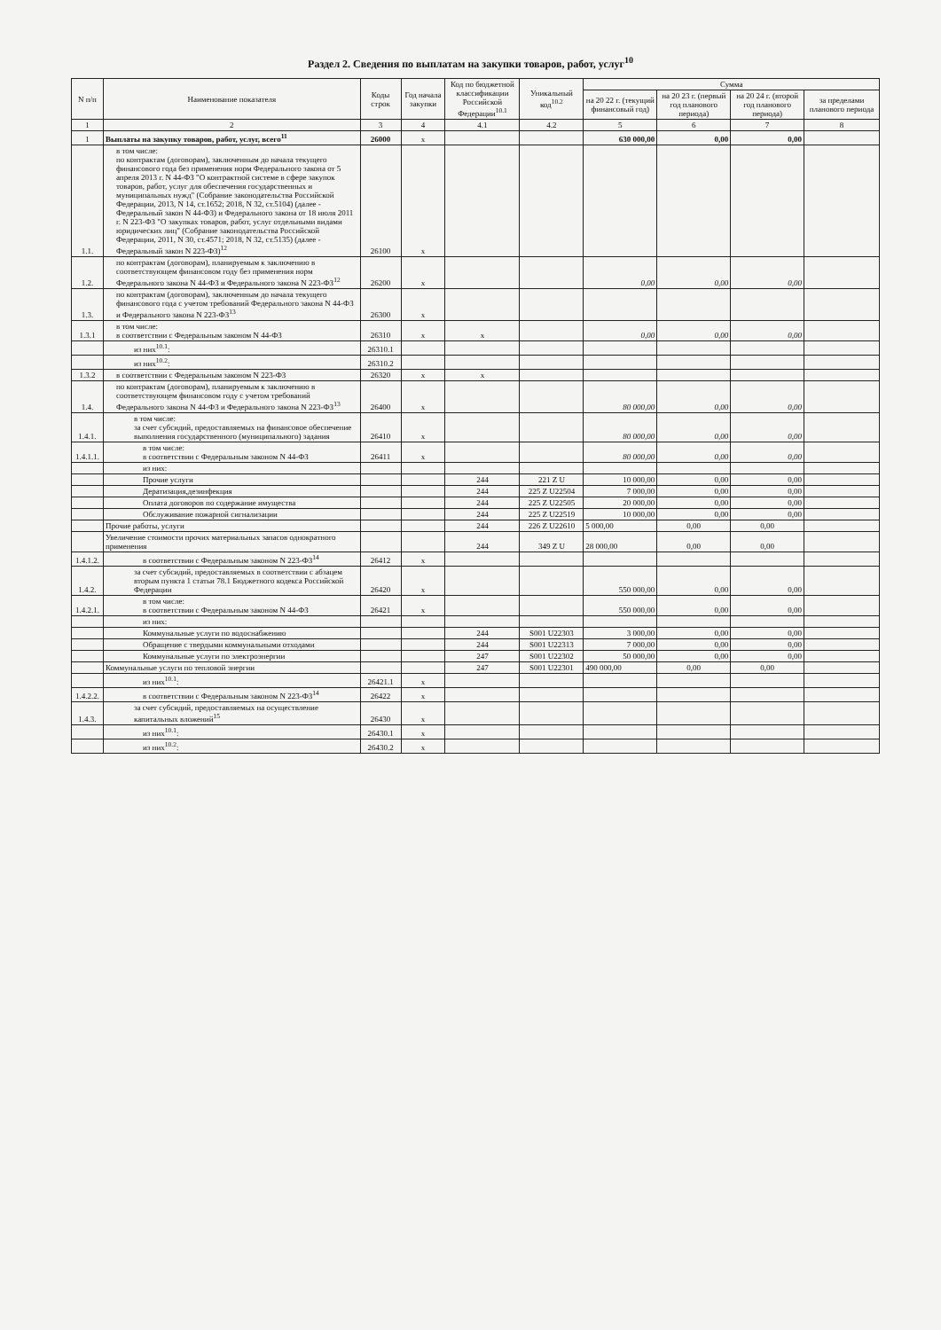Раздел 2. Сведения по выплатам на закупки товаров, работ, услуг<sup>10</sup>
| N п/п | Наименование показателя | Коды строк | Год начала закупки | Код по бюджетной классификации Российской Федерации<sup>10.1</sup> | Уникальный код<sup>10.2</sup> | Сумма | | | |
| --- | --- | --- | --- | --- | --- | --- | --- | --- | --- |
| | | | | | | на 20 22 г. (текущий финансовый год) | на 20 23 г. (первый год планового периода) | на 20 24 г. (второй год планового периода) | за пределами планового периода |
| 1 | 2 | 3 | 4 | 4.1 | 4.2 | 5 | 6 | 7 | 8 |
| 1 | Выплаты на закупку товаров, работ, услуг, всего<sup>11</sup> | 26000 | х | | | 630 000,00 | 0,00 | 0,00 | |
| 1.1. | в том числе: по контрактам (договорам), заключенным до начала текущего финансового года без применения норм Федерального закона от 5 апреля 2013 г. N 44-ФЗ "О контрактной системе в сфере закупок товаров, работ, услуг для обеспечения государственных и муниципальных нужд" (Собрание законодательства Российской Федерации, 2013, N 14, ст.1652; 2018, N 32, ст.5104) (далее - Федеральный закон N 44-ФЗ) и Федерального закона от 18 июля 2011 г. N 223-ФЗ "О закупках товаров, работ, услуг отдельными видами юридических лиц" (Собрание законодательства Российской Федерации, 2011, N 30, ст.4571; 2018, N 32, ст.5135) (далее - Федеральный закон N 223-ФЗ)<sup>12</sup> | 26100 | х | | | | | | |
| 1.2. | по контрактам (договорам), планируемым к заключению в соответствующем финансовом году без применения норм Федерального закона N 44-ФЗ и Федерального закона N 223-ФЗ<sup>12</sup> | 26200 | х | | | 0,00 | 0,00 | 0,00 | |
| 1.3. | по контрактам (договорам), заключенным до начала текущего финансового года с учетом требований Федерального закона N 44-ФЗ и Федерального закона N 223-ФЗ<sup>13</sup> | 26300 | х | | | | | | |
| 1.3.1 | в том числе: в соответствии с Федеральным законом N 44-ФЗ | 26310 | х | х | | 0,00 | 0,00 | 0,00 | |
| | из них<sup>10.1</sup>: | 26310.1 | | | | | | | |
| | из них<sup>10.2</sup>: | 26310.2 | | | | | | | |
| 1.3.2 | в соответствии с Федеральным законом N 223-ФЗ | 26320 | х | х | | | | | |
| 1.4. | по контрактам (договорам), планируемым к заключению в соответствующем финансовом году с учетом требований Федерального закона N 44-ФЗ и Федерального закона N 223-ФЗ<sup>13</sup> | 26400 | х | | | 80 000,00 | 0,00 | 0,00 | |
| 1.4.1. | в том числе: за счет субсидий, предоставляемых на финансовое обеспечение выполнения государственного (муниципального) задания | 26410 | х | | | 80 000,00 | 0,00 | 0,00 | |
| 1.4.1.1. | в том числе: в соответствии с Федеральным законом N 44-ФЗ | 26411 | х | | | 80 000,00 | 0,00 | 0,00 | |
| | из них: | | | | | | | | |
| | Прочие услуги | | | 244 | 221 Z U | 10 000,00 | 0,00 | 0,00 | |
| | Дератизация,дезинфекция | | | 244 | 225 Z U22504 | 7 000,00 | 0,00 | 0,00 | |
| | Оплата договоров по содержание имущества | | | 244 | 225 Z U22505 | 20 000,00 | 0,00 | 0,00 | |
| | Обслуживание пожарной сигнализации | | | 244 | 225 Z U22519 | 10 000,00 | 0,00 | 0,00 | |
| | Прочие работы, услуги | | | 244 | 226 Z U22610 | 5 000,00 | 0,00 | 0,00 | |
| | Увеличение стоимости прочих материальных запасов однократного применения | | | 244 | 349 Z U | 28 000,00 | 0,00 | 0,00 | |
| 1.4.1.2. | в соответствии с Федеральным законом N 223-ФЗ<sup>14</sup> | 26412 | х | | | | | | |
| 1.4.2. | за счет субсидий, предоставляемых в соответствии с абзацем вторым пункта 1 статьи 78.1 Бюджетного кодекса Российской Федерации | 26420 | х | | | 550 000,00 | 0,00 | 0,00 | |
| 1.4.2.1. | в том числе: в соответствии с Федеральным законом N 44-ФЗ | 26421 | х | | | 550 000,00 | 0,00 | 0,00 | |
| | из них: | | | | | | | | |
| | Коммунальные услуги по водоснабжению | | | 244 | S001 U22303 | 3 000,00 | 0,00 | 0,00 | |
| | Обращение с твердыми коммунальными отходами | | | 244 | S001 U22313 | 7 000,00 | 0,00 | 0,00 | |
| | Коммунальные услуги по электроэнергии | | | 247 | S001 U22302 | 50 000,00 | 0,00 | 0,00 | |
| | Коммунальные услуги по тепловой энергии | | | 247 | S001 U22301 | 490 000,00 | 0,00 | 0,00 | |
| | из них<sup>10.1</sup>: | 26421.1 | х | | | | | | |
| 1.4.2.2. | в соответствии с Федеральным законом N 223-ФЗ<sup>14</sup> | 26422 | х | | | | | | |
| 1.4.3. | за счет субсидий, предоставляемых на осуществление капитальных вложений<sup>15</sup> | 26430 | х | | | | | | |
| | из них<sup>10.1</sup>: | 26430.1 | х | | | | | | |
| | из них<sup>10.2</sup>: | 26430.2 | х | | | | | | |